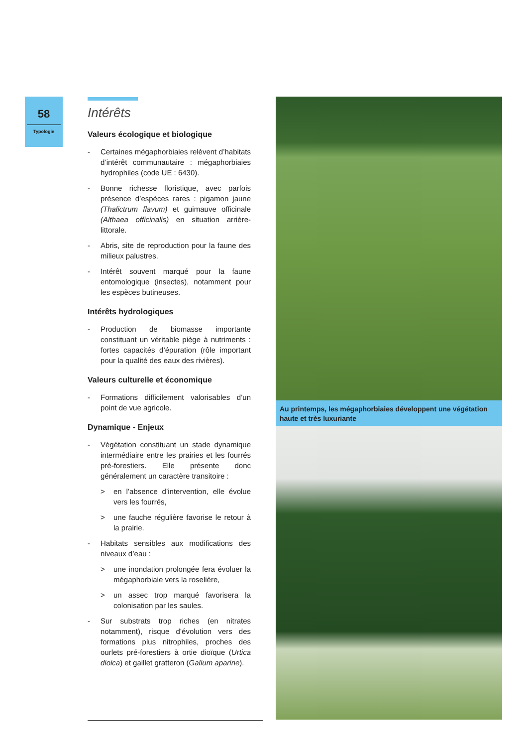58
Typologie
Intérêts
Valeurs écologique et biologique
- Certaines mégaphorbiaies relèvent d’habitats d’intérêt communautaire : mégaphorbiaies hydrophiles (code UE : 6430).
- Bonne richesse floristique, avec parfois présence d’espèces rares : pigamon jaune (Thalictrum flavum) et guimauve officinale (Althaea officinalis) en situation arrière-littorale.
- Abris, site de reproduction pour la faune des milieux palustres.
- Intérêt souvent marqué pour la faune entomologique (insectes), notamment pour les espèces butineuses.
Intérêts hydrologiques
- Production de biomasse importante constituant un véritable piège à nutriments : fortes capacités d’épuration (rôle important pour la qualité des eaux des rivières).
Valeurs culturelle et économique
- Formations difficilement valorisables d’un point de vue agricole.
Dynamique - Enjeux
- Végétation constituant un stade dynamique intermédiaire entre les prairies et les fourrés pré-forestiers. Elle présente donc généralement un caractère transitoire :
> en l’absence d’intervention, elle évolue vers les fourrés,
> une fauche régulière favorise le retour à la prairie.
- Habitats sensibles aux modifications des niveaux d’eau :
> une inondation prolongée fera évoluer la mégaphorbiaie vers la roselière,
> un assec trop marqué favorisera la colonisation par les saules.
- Sur substrats trop riches (en nitrates notamment), risque d’évolution vers des formations plus nitrophiles, proches des ourlets pré-forestiers à ortie dioïque (Urtica dioica) et gaillet gratteron (Galium aparine).
Au printemps, les mégaphorbiaies développent une végétation haute et très luxuriante